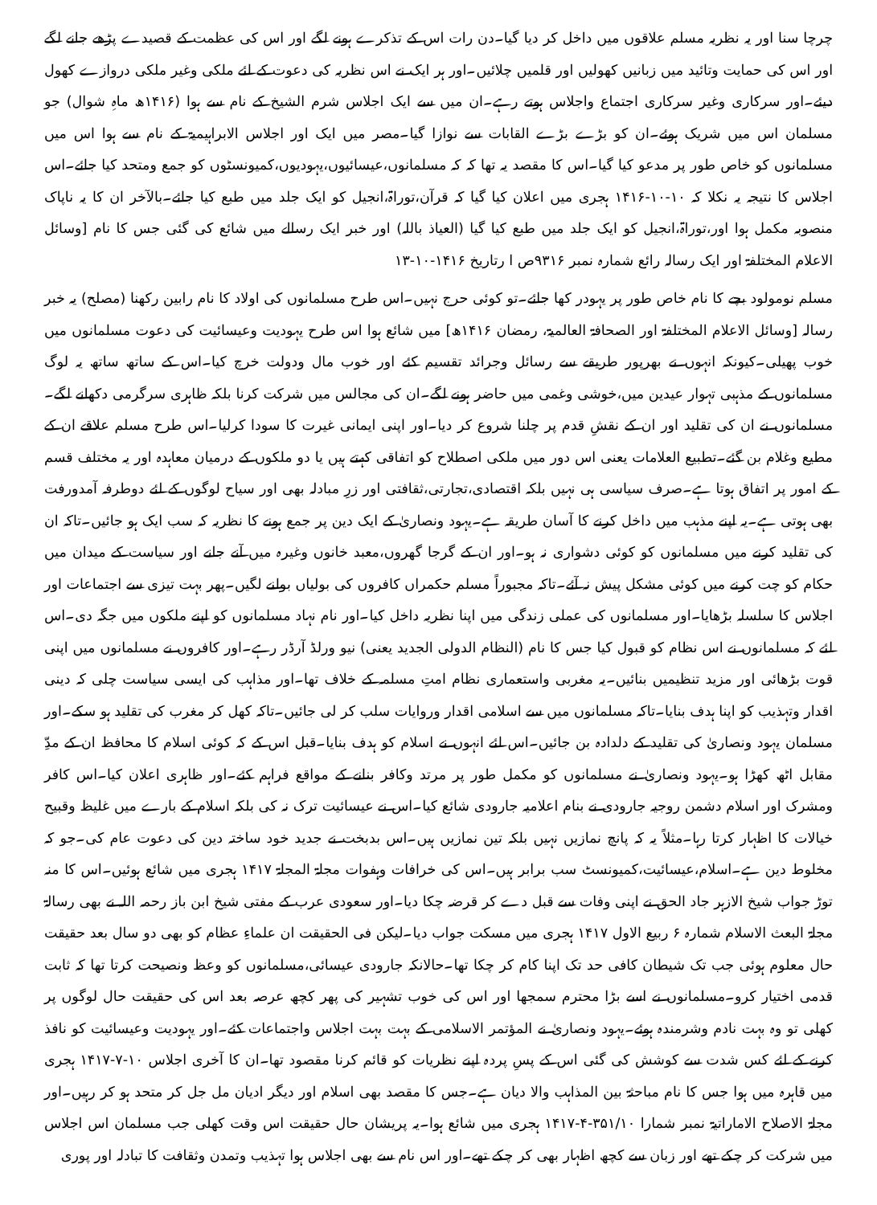چرچا سنا اور یہ نظریہ مسلم علاقوں میں داخل کر دیا گیا۔دن رات اس کے تذکرے ہونے لگے اور اس کی عظمت کے قصیدے پڑھے جانے لگے اور اس کی حمایت وتائید میں زبانیں کھولیں اور قلمیں چلائیں۔اور ہر ایک نے اس نظریہ کی دعوت کے لئے ملکی وغیر ملکی دروازے کھول دیئے۔اور سرکاری وغیر سرکاری اجتماع واجلاس ہوتے رہے۔ان میں سے ایک اجلاس شرم الشیخ کے نام سے ہوا (۱۴۱۶ھ ماہِ شوال) جو مسلمان اس میں شریک ہوئے۔ان کو بڑے بڑے القابات سے نوازا گیا۔مصر میں ایک اور اجلاس الابراہیمیۃ کے نام سے ہوا اس میں مسلمانوں کو خاص طور پر مدعو کیا گیا۔اس کا مقصد یہ تھا کہ کہ مسلمانوں،عیسائیوں،یہودیوں،کمیونسٹوں کو جمع ومتحد کیا جائے۔اس اجلاس کا نتیجہ یہ نکلا کہ ۱۰-۱۰-۱۴۱۶ ہجری میں اعلان کیا گیا کہ قرآن،توراۃ،انجیل کو ایک جلد میں طبع کیا جائے۔بالآخر ان کا یہ ناپاک منصوبہ مکمل ہوا اور،توراۃ،انجیل کو ایک جلد میں طبع کیا گیا (العیاذ باللہ) اور خبر ایک رسالے میں شائع کی گئی جس کا نام [وسائل الاعلام المختلفۃ اور ایک رسالہ رائع شمارہ نمبر ۹۳۱۶ص ا رتاریخ ۱۴۱۶-۱۰-۱۳
مسلم نومولود بچے کا نام خاص طور پر یہودر کھا جائے۔تو کوئی حرج نہیں۔اس طرح مسلمانوں کی اولاد کا نام رابین رکھنا (مصلح) یہ خبر رسالہ [وسائل الاعلام المختلفۃ اور الصحافۃ العالمیۃ، رمضان ۱۴۱۶ھ] میں شائع ہوا اس طرح یہودیت وعیسائیت کی دعوت مسلمانوں میں خوب پھیلی۔کیونکہ انہوں نے بھرپور طریقے سے رسائل وجرائد تقسیم کئے اور خوب مال ودولت خرچ کیا۔اس کے ساتھ ساتھ یہ لوگ مسلمانوں کے مذہبی تہوار عیدین میں،خوشی وغمی میں حاضر ہونے لگے۔ان کی مجالس میں شرکت کرنا بلکہ ظاہری سرگرمی دکھانے لگے۔مسلمانوں نے ان کی تقلید اور ان کے نقشِ قدم پر چلنا شروع کر دیا۔اور اپنی ایمانی غیرت کا سودا کرلیا۔اس طرح مسلم علاقے ان کے مطیع وغلام بن گئے۔تطبیع العلامات یعنی اس دور میں ملکی اصطلاح کو اتفاقی کہتے ہیں یا دو ملکوں کے درمیان معاہدہ اور یہ مختلف قسم کے امور پر اتفاق ہوتا ہے۔صرف سیاسی ہی نہیں بلکہ اقتصادی،تجارتی،ثقافتی اور زرِ مبادلہ بھی اور سیاح لوگوں کے لئے دوطرفہ آمدورفت بھی ہوتی ہے۔یہ اپنے مذہب میں داخل کرنے کا آسان طریقہ ہے۔یہود ونصاریٰ کے ایک دین پر جمع ہونے کا نظریہ کہ سب ایک ہو جائیں۔تاکہ ان کی تقلید کرنے میں مسلمانوں کو کوئی دشواری نہ ہو۔اور ان کے گرجا گھروں،معبد خانوں وغیرہ میں آنے جانے اور سیاست کے میدان میں حکام کو چت کرنے میں کوئی مشکل پیش نہ آئے۔تاکہ مجبوراً مسلم حکمراں کافروں کی بولیاں بولنے لگیں۔پھر بہت تیزی سے اجتماعات اور اجلاس کا سلسلہ بڑھایا۔اور مسلمانوں کی عملی زندگی میں اپنا نظریہ داخل کیا۔اور نام نہاد مسلمانوں کو اپنے ملکوں میں جگہ دی۔اس لئے کہ مسلمانوں نے اس نظام کو قبول کیا جس کا نام (النظام الدولی الجدید یعنی) نیو ورلڈ آرڈر رہے۔اور کافروں نے مسلمانوں میں اپنی قوت بڑھائی اور مزید تنظیمیں بنائیں۔یہ مغربی واستعماری نظام امتِ مسلمہ کے خلاف تھا۔اور مذاہب کی ایسی سیاست چلی کہ دینی اقدار وتہذیب کو اپنا ہدف بنایا۔تاکہ مسلمانوں میں سے اسلامی اقدار وروایات سلب کر لی جائیں۔تاکہ کھل کر مغرب کی تقلید ہو سکے۔اور مسلمان یہود ونصاریٰ کی تقلید کے دلدادہ بن جائیں۔اس لئے انہوں نے اسلام کو ہدف بنایا۔قبل اس کے کہ کوئی اسلام کا محافظ ان کے مدِّ مقابل اٹھ کھڑا ہو۔یہود ونصاریٰ نے مسلمانوں کو مکمل طور پر مرتد وکافر بنانے کے مواقع فراہم کئے۔اور ظاہری اعلان کیا۔اس کافر ومشرک اور اسلام دشمن روجیہ جارودی نے بنام اعلامیہ جارودی شائع کیا۔اس نے عیسائیت ترک نہ کی بلکہ اسلام کے بارے میں غلیظ وقبیح خیالات کا اظہار کرتا رہا۔مثلاً یہ کہ پانچ نمازیں نہیں بلکہ تین نمازیں ہیں۔اس بدبخت نے جدید خود ساختہ دین کی دعوت عام کی۔جو کہ مخلوط دین ہے۔اسلام،عیسائیت،کمیونسٹ سب برابر ہیں۔اس کی خرافات وہفوات مجلۃ المجلۃ ۱۴۱۷ ہجری میں شائع ہوئیں۔اس کا منہ توڑ جواب شیخ الازہر جاد الحق نے اپنی وفات سے قبل دے کر قرضہ چکا دیا۔اور سعودی عرب کے مفتی شیخ ابن باز رحمہ اللہ نے بھی رسالۃ مجلۃ البعث الاسلام شمارہ ۶ ربیع الاول ۱۴۱۷ ہجری میں مسکت جواب دیا۔لیکن فی الحقیقت ان علماءِ عظام کو بھی دو سال بعد حقیقت حال معلوم ہوئی جب تک شیطان کافی حد تک اپنا کام کر چکا تھا۔حالانکہ جارودی عیسائی،مسلمانوں کو وعظ ونصیحت کرتا تھا کہ ثابت قدمی اختیار کرو۔مسلمانوں نے اسے بڑا محترم سمجھا اور اس کی خوب تشہیر کی پھر کچھ عرصہ بعد اس کی حقیقت حال لوگوں پر کھلی تو وہ بہت نادم وشرمندہ ہوئے۔یہود ونصاریٰ نے المؤتمر الاسلامی کے بہت بہت اجلاس واجتماعات کئے۔اور یہودیت وعیسائیت کو نافذ کرنے کے لئے کس شدت سے کوشش کی گئی اس کے پسِ پردہ اپنے نظریات کو قائم کرنا مقصود تھا۔ان کا آخری اجلاس ۱۰-۷-۱۴۱۷ ہجری میں قاہرہ میں ہوا جس کا نام مباحثۃ بین المذاہب والا دیان ہے۔جس کا مقصد بھی اسلام اور دیگر ادیان مل جل کر متحد ہو کر رہیں۔اور مجلۃ الاصلاح الاماراتیۃ نمبر شمارا ۳۵۱/۱۰-۴-۱۴۱۷ ہجری میں شائع ہوا۔یہ پریشان حال حقیقت اس وقت کھلی جب مسلمان اس اجلاس میں شرکت کر چکے تھے اور زبان سے کچھ اظہار بھی کر چکے تھے۔اور اس نام سے بھی اجلاس ہوا تہذیب وتمدن وثقافت کا تبادلہ اور پوری